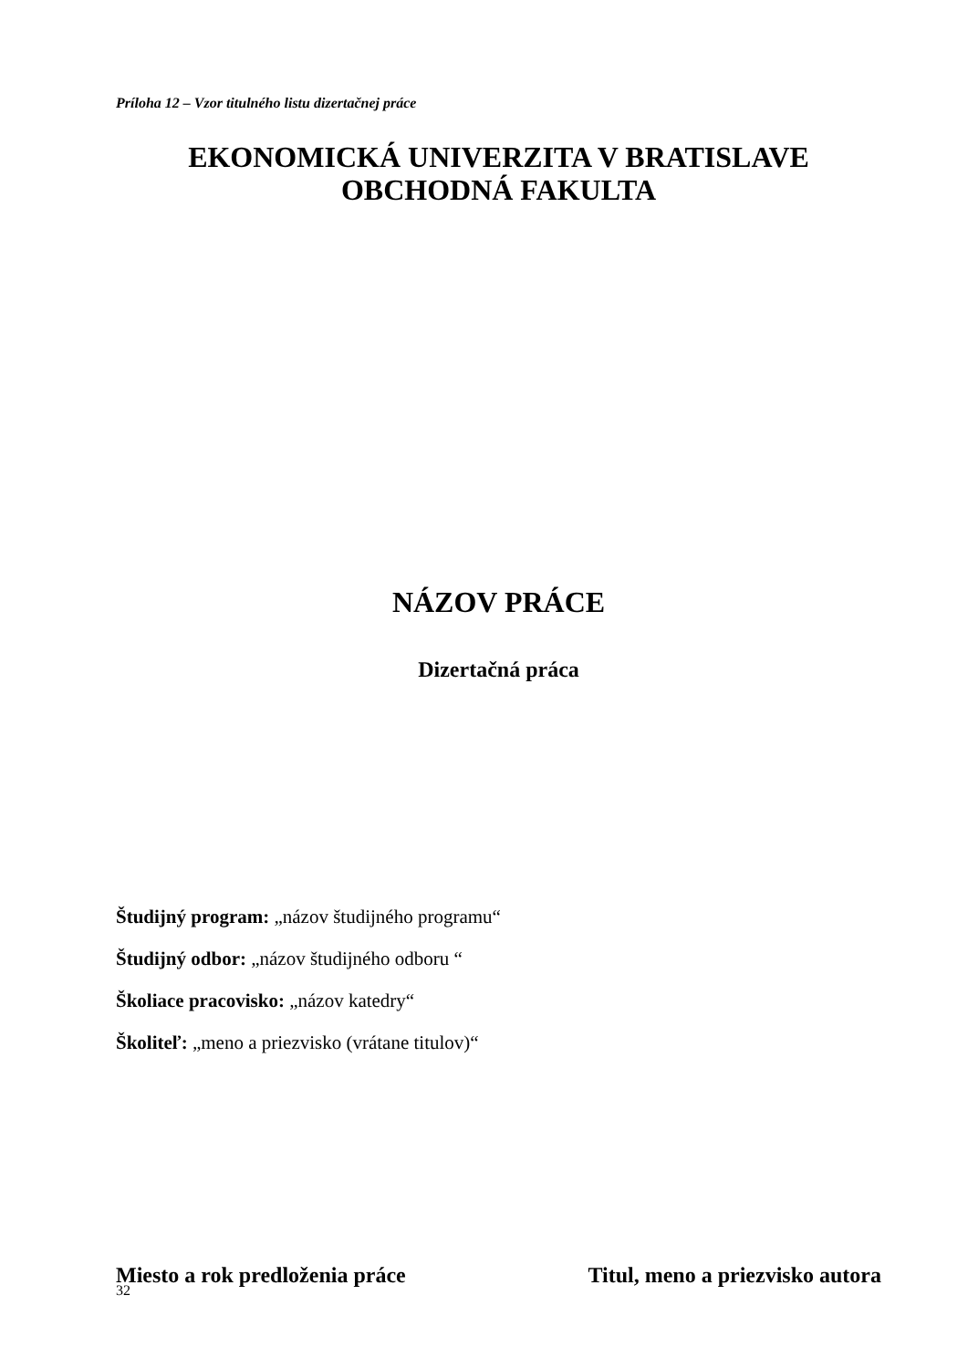Príloha 12 – Vzor titulného listu dizertačnej práce
EKONOMICKÁ UNIVERZITA V BRATISLAVE
OBCHODNÁ FAKULTA
NÁZOV PRÁCE
Dizertačná práca
Študijný program: „názov študijného programu“
Študijný odbor: „názov študijného odboru “
Školiace pracovisko: „názov katedry“
Školiteľ: „meno a priezvisko (vrátane titulov)“
Miesto a rok predloženia práce Titul, meno a priezvisko autora
32